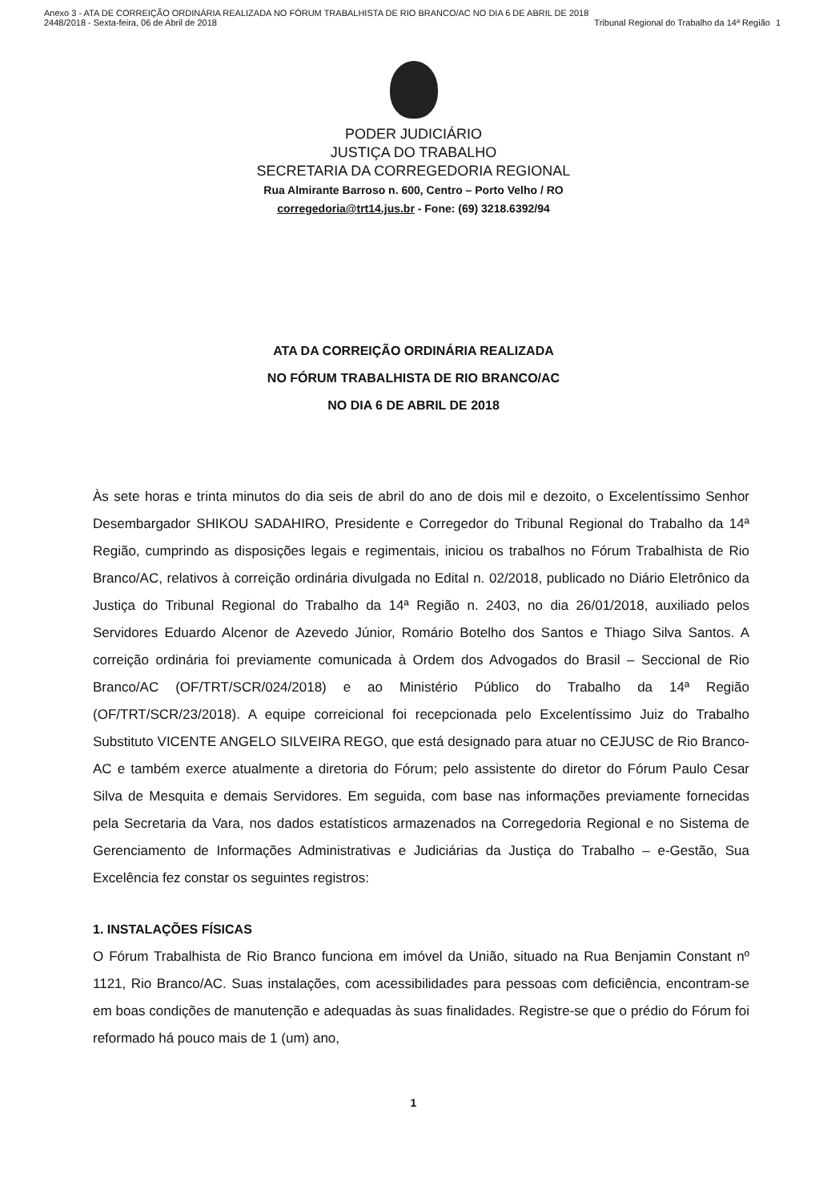Anexo 3 - ATA DE CORREIÇÃO ORDINÁRIA REALIZADA NO FÓRUM TRABALHISTA DE RIO BRANCO/AC NO DIA 6 DE ABRIL DE 2018
2448/2018 - Sexta-feira, 06 de Abril de 2018
Tribunal Regional do Trabalho da 14ª Região
1
PODER JUDICIÁRIO
JUSTIÇA DO TRABALHO
SECRETARIA DA CORREGEDORIA REGIONAL
Rua Almirante Barroso n. 600, Centro – Porto Velho / RO
corregedoria@trt14.jus.br - Fone: (69) 3218.6392/94
ATA DA CORREIÇÃO ORDINÁRIA REALIZADA
NO FÓRUM TRABALHISTA DE RIO BRANCO/AC
NO DIA 6 DE ABRIL DE 2018
Às sete horas e trinta minutos do dia seis de abril do ano de dois mil e dezoito, o Excelentíssimo Senhor Desembargador SHIKOU SADAHIRO, Presidente e Corregedor do Tribunal Regional do Trabalho da 14ª Região, cumprindo as disposições legais e regimentais, iniciou os trabalhos no Fórum Trabalhista de Rio Branco/AC, relativos à correição ordinária divulgada no Edital n. 02/2018, publicado no Diário Eletrônico da Justiça do Tribunal Regional do Trabalho da 14ª Região n. 2403, no dia 26/01/2018, auxiliado pelos Servidores Eduardo Alcenor de Azevedo Júnior, Romário Botelho dos Santos e Thiago Silva Santos. A correição ordinária foi previamente comunicada à Ordem dos Advogados do Brasil – Seccional de Rio Branco/AC (OF/TRT/SCR/024/2018) e ao Ministério Público do Trabalho da 14ª Região (OF/TRT/SCR/23/2018). A equipe correicional foi recepcionada pelo Excelentíssimo Juiz do Trabalho Substituto VICENTE ANGELO SILVEIRA REGO, que está designado para atuar no CEJUSC de Rio Branco-AC e também exerce atualmente a diretoria do Fórum; pelo assistente do diretor do Fórum Paulo Cesar Silva de Mesquita e demais Servidores. Em seguida, com base nas informações previamente fornecidas pela Secretaria da Vara, nos dados estatísticos armazenados na Corregedoria Regional e no Sistema de Gerenciamento de Informações Administrativas e Judiciárias da Justiça do Trabalho – e-Gestão, Sua Excelência fez constar os seguintes registros:
1. INSTALAÇÕES FÍSICAS
O Fórum Trabalhista de Rio Branco funciona em imóvel da União, situado na Rua Benjamin Constant nº 1121, Rio Branco/AC. Suas instalações, com acessibilidades para pessoas com deficiência, encontram-se em boas condições de manutenção e adequadas às suas finalidades. Registre-se que o prédio do Fórum foi reformado há pouco mais de 1 (um) ano,
1